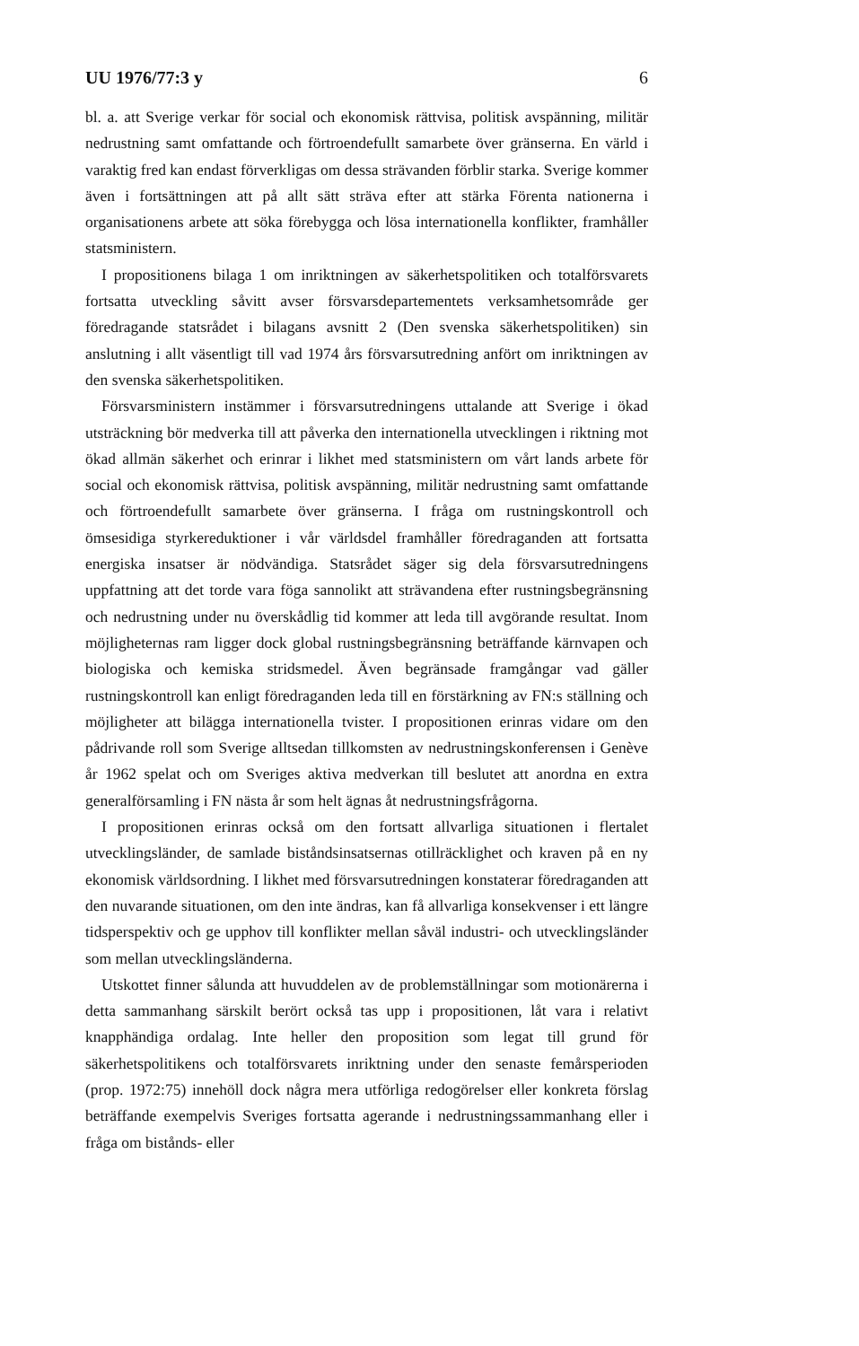UU 1976/77:3 y 6
bl. a. att Sverige verkar för social och ekonomisk rättvisa, politisk avspänning, militär nedrustning samt omfattande och förtroendefullt samarbete över gränserna. En värld i varaktig fred kan endast förverkligas om dessa strävanden förblir starka. Sverige kommer även i fortsättningen att på allt sätt sträva efter att stärka Förenta nationerna i organisationens arbete att söka förebygga och lösa internationella konflikter, framhåller statsministern.
I propositionens bilaga 1 om inriktningen av säkerhetspolitiken och totalförsvarets fortsatta utveckling såvitt avser försvarsdepartementets verksamhetsområde ger föredragande statsrådet i bilagans avsnitt 2 (Den svenska säkerhetspolitiken) sin anslutning i allt väsentligt till vad 1974 års försvarsutredning anfört om inriktningen av den svenska säkerhetspolitiken.
Försvarsministern instämmer i försvarsutredningens uttalande att Sverige i ökad utsträckning bör medverka till att påverka den internationella utvecklingen i riktning mot ökad allmän säkerhet och erinrar i likhet med statsministern om vårt lands arbete för social och ekonomisk rättvisa, politisk avspänning, militär nedrustning samt omfattande och förtroendefullt samarbete över gränserna. I fråga om rustningskontroll och ömsesidiga styrkereduktioner i vår världsdel framhåller föredraganden att fortsatta energiska insatser är nödvändiga. Statsrådet säger sig dela försvarsutredningens uppfattning att det torde vara föga sannolikt att strävandena efter rustningsbegränsning och nedrustning under nu överskådlig tid kommer att leda till avgörande resultat. Inom möjligheternas ram ligger dock global rustningsbegränsning beträffande kärnvapen och biologiska och kemiska stridsmedel. Även begränsade framgångar vad gäller rustningskontroll kan enligt föredraganden leda till en förstärkning av FN:s ställning och möjligheter att bilägga internationella tvister. I propositionen erinras vidare om den pådrivande roll som Sverige alltsedan tillkomsten av nedrustningskonferensen i Genève år 1962 spelat och om Sveriges aktiva medverkan till beslutet att anordna en extra generalförsamling i FN nästa år som helt ägnas åt nedrustningsfrågorna.
I propositionen erinras också om den fortsatt allvarliga situationen i flertalet utvecklingsländer, de samlade biståndsinsatsernas otillräcklighet och kraven på en ny ekonomisk världsordning. I likhet med försvarsutredningen konstaterar föredraganden att den nuvarande situationen, om den inte ändras, kan få allvarliga konsekvenser i ett längre tidsperspektiv och ge upphov till konflikter mellan såväl industri- och utvecklingsländer som mellan utvecklingsländerna.
Utskottet finner sålunda att huvuddelen av de problemställningar som motionärerna i detta sammanhang särskilt berört också tas upp i propositionen, låt vara i relativt knapphändiga ordalag. Inte heller den proposition som legat till grund för säkerhetspolitikens och totalförsvarets inriktning under den senaste femårsperioden (prop. 1972:75) innehöll dock några mera utförliga redogörelser eller konkreta förslag beträffande exempelvis Sveriges fortsatta agerande i nedrustningssammanhang eller i fråga om bistånds- eller